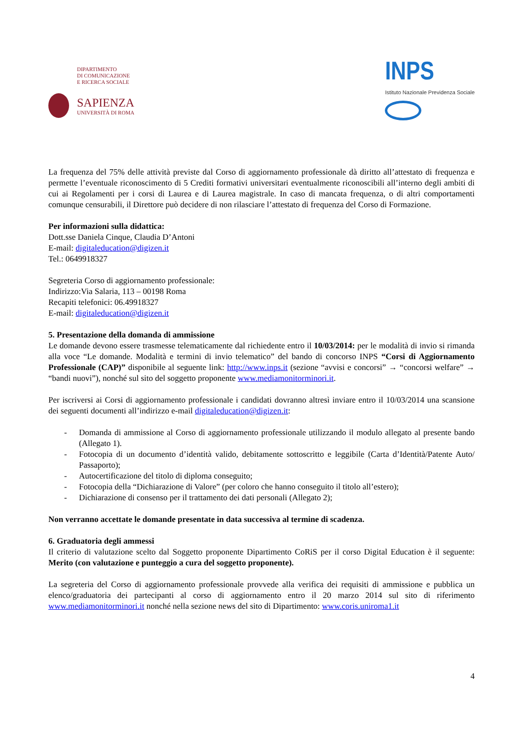DIPARTIMENTO
DI COMUNICAZIONE
E RICERCA SOCIALE
SAPIENZA
UNIVERSITÀ DI ROMA
INPS
Istituto Nazionale Previdenza Sociale
La frequenza del 75% delle attività previste dal Corso di aggiornamento professionale dà diritto all’attestato di frequenza e permette l’eventuale riconoscimento di 5 Crediti formativi universitari eventualmente riconoscibili all’interno degli ambiti di cui ai Regolamenti per i corsi di Laurea e di Laurea magistrale. In caso di mancata frequenza, o di altri comportamenti comunque censurabili, il Direttore può decidere di non rilasciare l’attestato di frequenza del Corso di Formazione.
Per informazioni sulla didattica:
Dott.sse Daniela Cinque, Claudia D’Antoni
E-mail: digitaleducation@digizen.it
Tel.: 0649918327
Segreteria Corso di aggiornamento professionale:
Indirizzo:Via Salaria, 113 – 00198 Roma
Recapiti telefonici: 06.49918327
E-mail: digitaleducation@digizen.it
5. Presentazione della domanda di ammissione
Le domande devono essere trasmesse telematicamente dal richiedente entro il 10/03/2014: per le modalità di invio si rimanda alla voce “Le domande. Modalità e termini di invio telematico” del bando di concorso INPS “Corsi di Aggiornamento Professionale (CAP)” disponibile al seguente link: http://www.inps.it (sezione “avvisi e concorsi” → “concorsi welfare” → “bandi nuovi”), nonché sul sito del soggetto proponente www.mediamonitorminori.it.
Per iscriversi ai Corsi di aggiornamento professionale i candidati dovranno altresì inviare entro il 10/03/2014 una scansione dei seguenti documenti all’indirizzo e-mail digitaleducation@digizen.it:
- Domanda di ammissione al Corso di aggiornamento professionale utilizzando il modulo allegato al presente bando (Allegato 1).
- Fotocopia di un documento d’identità valido, debitamente sottoscritto e leggibile (Carta d’Identità/Patente Auto/ Passaporto);
- Autocertificazione del titolo di diploma conseguito;
- Fotocopia della “Dichiarazione di Valore” (per coloro che hanno conseguito il titolo all’estero);
- Dichiarazione di consenso per il trattamento dei dati personali (Allegato 2);
Non verranno accettate le domande presentate in data successiva al termine di scadenza.
6. Graduatoria degli ammessi
Il criterio di valutazione scelto dal Soggetto proponente Dipartimento CoRiS per il corso Digital Education è il seguente: Merito (con valutazione e punteggio a cura del soggetto proponente).
La segreteria del Corso di aggiornamento professionale provvede alla verifica dei requisiti di ammissione e pubblica un elenco/graduatoria dei partecipanti al corso di aggiornamento entro il 20 marzo 2014 sul sito di riferimento www.mediamonitorminori.it nonché nella sezione news del sito di Dipartimento: www.coris.uniroma1.it
4